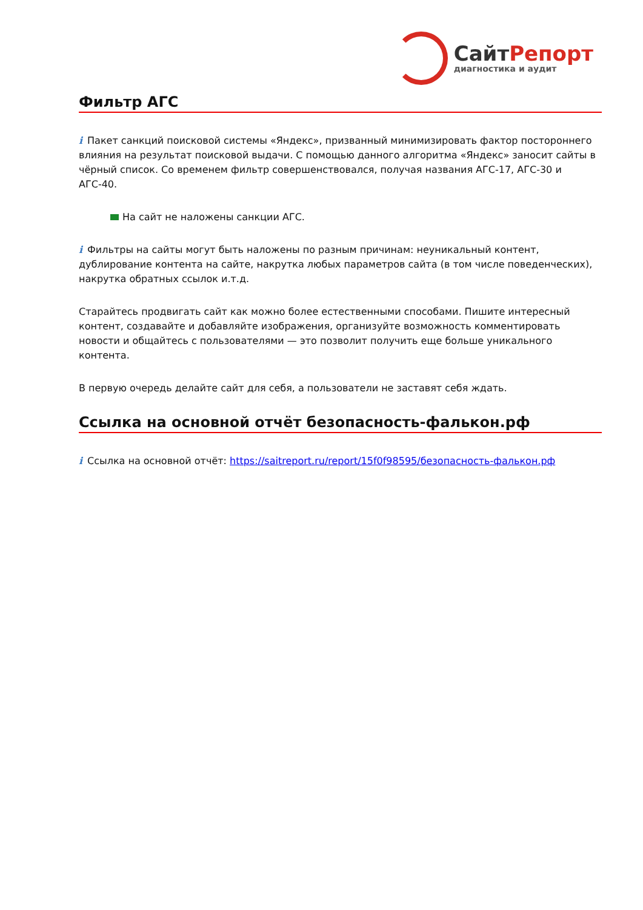СайтРепорт
диагностика и аудит
Фильтр АГС
i Пакет санкций поисковой системы «Яндекс», призванный минимизировать фактор постороннего влияния на результат поисковой выдачи. С помощью данного алгоритма «Яндекс» заносит сайты в чёрный список. Со временем фильтр совершенствовался, получая названия АГС-17, АГС-30 и АГС-40.
На сайт не наложены санкции АГС.
i Фильтры на сайты могут быть наложены по разным причинам: неуникальный контент, дублирование контента на сайте, накрутка любых параметров сайта (в том числе поведенческих), накрутка обратных ссылок и.т.д.
Старайтесь продвигать сайт как можно более естественными способами. Пишите интересный контент, создавайте и добавляйте изображения, организуйте возможность комментировать новости и общайтесь с пользователями — это позволит получить еще больше уникального контента.
В первую очередь делайте сайт для себя, а пользователи не заставят себя ждать.
Ссылка на основной отчёт безопасность-фалькон.рф
i Ссылка на основной отчёт: https://saitreport.ru/report/15f0f98595/безопасность-фалькон.рф